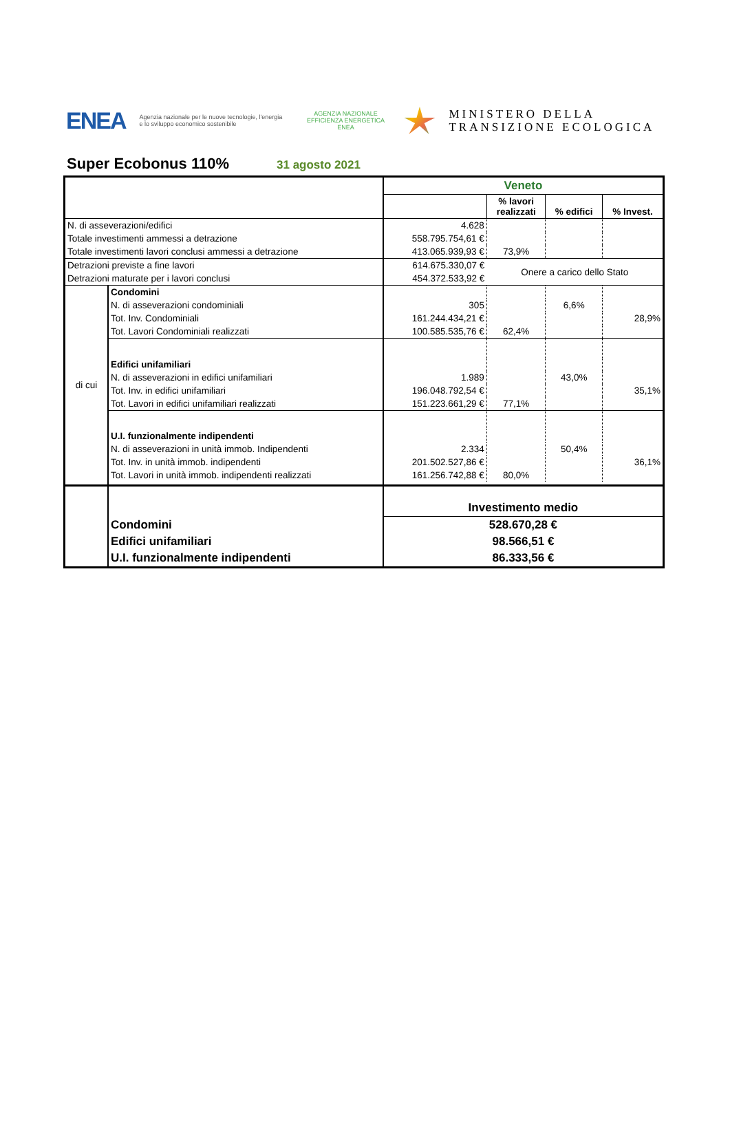ENEA
Agenzia nazionale per le nuove tecnologie, l'energia e lo sviluppo economico sostenibile
AGENZIA NAZIONALE
EFFICIENZA ENERGETICA
ENEA
MINISTERO DELLA
TRANSIZIONE ECOLOGICA
Super Ecobonus 110%
31 agosto 2021
| | | Veneto | | | |
| | | | % lavori realizzati | % edifici | % Invest. |
| N. di asseverazioni/edifici | | 4.628 | | | |
| Totale investimenti ammessi a detrazione | | 558.795.754,61 € | | | |
| Totale investimenti lavori conclusi ammessi a detrazione | | 413.065.939,93 € | 73,9% | | |
| Detrazioni previste a fine lavori | | 614.675.330,07 € | Onere a carico dello Stato | | |
| Detrazioni maturate per i lavori conclusi | | 454.372.533,92 € | | | |
| di cui | Condomini | | | | |
| | N. di asseverazioni condominiali | 305 | | 6,6% | |
| | Tot. Inv. Condominiali | 161.244.434,21 € | | | 28,9% |
| | Tot. Lavori Condominiali realizzati | 100.585.535,76 € | 62,4% | | |
| | Edifici unifamiliari | | | | |
| | N. di asseverazioni in edifici unifamiliari | 1.989 | | 43,0% | |
| | Tot. Inv. in edifici unifamiliari | 196.048.792,54 € | | | 35,1% |
| | Tot. Lavori in edifici unifamiliari realizzati | 151.223.661,29 € | 77,1% | | |
| | U.I. funzionalmente indipendenti | | | | |
| | N. di asseverazioni in unità immob. Indipendenti | 2.334 | | 50,4% | |
| | Tot. Inv. in unità immob. indipendenti | 201.502.527,86 € | | | 36,1% |
| | Tot. Lavori in unità immob. indipendenti realizzati | 161.256.742,88 € | 80,0% | | |
| | | Investimento medio | | | |
| | Condomini | 528.670,28 € | | | |
| | Edifici unifamiliari | 98.566,51 € | | | |
| | U.I. funzionalmente indipendenti | 86.333,56 € | | | |